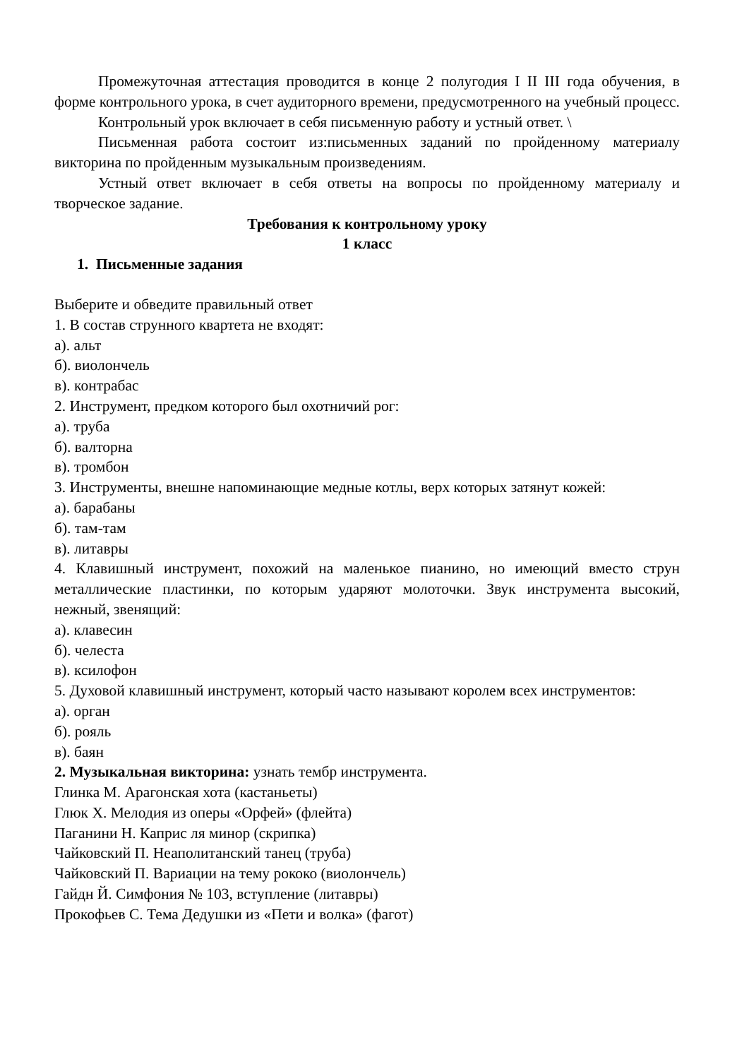Промежуточная аттестация проводится в конце 2 полугодия I II III года обучения, в форме контрольного урока, в счет аудиторного времени, предусмотренного на учебный процесс.
Контрольный урок включает в себя письменную работу и устный ответ. \
Письменная работа состоит из:письменных заданий по пройденному материалу викторина по пройденным музыкальным произведениям.
Устный ответ включает в себя ответы на вопросы по пройденному материалу и творческое задание.
Требования к контрольному уроку
1 класс
1. Письменные задания
Выберите и обведите правильный ответ
1. В состав струнного квартета не входят:
а). альт
б). виолончель
в). контрабас
2. Инструмент, предком которого был охотничий рог:
а). труба
б). валторна
в). тромбон
3. Инструменты, внешне напоминающие медные котлы, верх которых затянут кожей:
а). барабаны
б). там-там
в). литавры
4. Клавишный инструмент, похожий на маленькое пианино, но имеющий вместо струн металлические пластинки, по которым ударяют молоточки. Звук инструмента высокий, нежный, звенящий:
а). клавесин
б). челеста
в). ксилофон
5. Духовой клавишный инструмент, который часто называют королем всех инструментов:
а). орган
б). рояль
в). баян
2. Музыкальная викторина: узнать тембр инструмента.
Глинка М. Арагонская хота (кастаньеты)
Глюк Х. Мелодия из оперы «Орфей» (флейта)
Паганини Н. Каприс ля минор (скрипка)
Чайковский П. Неаполитанский танец (труба)
Чайковский П. Вариации на тему рококо (виолончель)
Гайдн Й. Симфония № 103, вступление (литавры)
Прокофьев С. Тема Дедушки из «Пети и волка» (фагот)